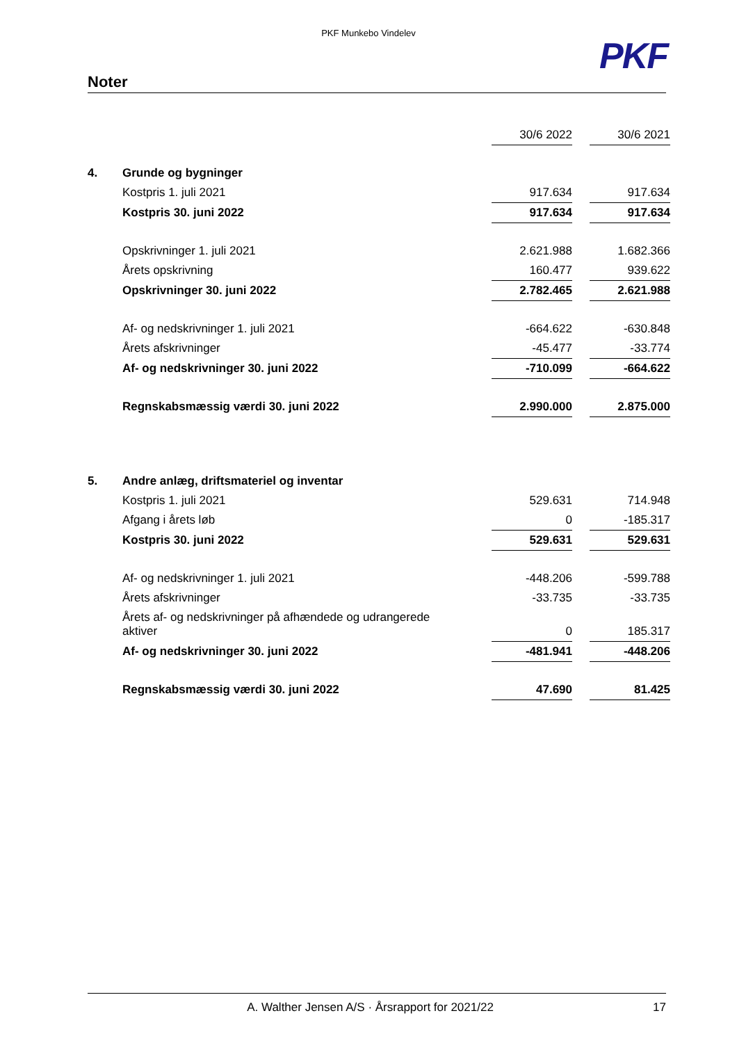PKF Munkebo Vindelev
PKF
Noter
| | | 30/6 2022 | | 30/6 2021 |
| 4. | Grunde og bygninger | | | |
| | Kostpris 1. juli 2021 | 917.634 | | 917.634 |
| | Kostpris 30. juni 2022 | 917.634 | | 917.634 |
| | Opskrivninger 1. juli 2021 | 2.621.988 | | 1.682.366 |
| | Årets opskrivning | 160.477 | | 939.622 |
| | Opskrivninger 30. juni 2022 | 2.782.465 | | 2.621.988 |
| | Af- og nedskrivninger 1. juli 2021 | -664.622 | | -630.848 |
| | Årets afskrivninger | -45.477 | | -33.774 |
| | Af- og nedskrivninger 30. juni 2022 | -710.099 | | -664.622 |
| | Regnskabsmæssig værdi 30. juni 2022 | 2.990.000 | | 2.875.000 |
| 5. | Andre anlæg, driftsmateriel og inventar | | | |
| | Kostpris 1. juli 2021 | 529.631 | | 714.948 |
| | Afgang i årets løb | 0 | | -185.317 |
| | Kostpris 30. juni 2022 | 529.631 | | 529.631 |
| | Af- og nedskrivninger 1. juli 2021 | -448.206 | | -599.788 |
| | Årets afskrivninger | -33.735 | | -33.735 |
| | Årets af- og nedskrivninger på afhændede og udrangerede aktiver | 0 | | 185.317 |
| | Af- og nedskrivninger 30. juni 2022 | -481.941 | | -448.206 |
| | Regnskabsmæssig værdi 30. juni 2022 | 47.690 | | 81.425 |
A. Walther Jensen A/S · Årsrapport for 2021/22 17